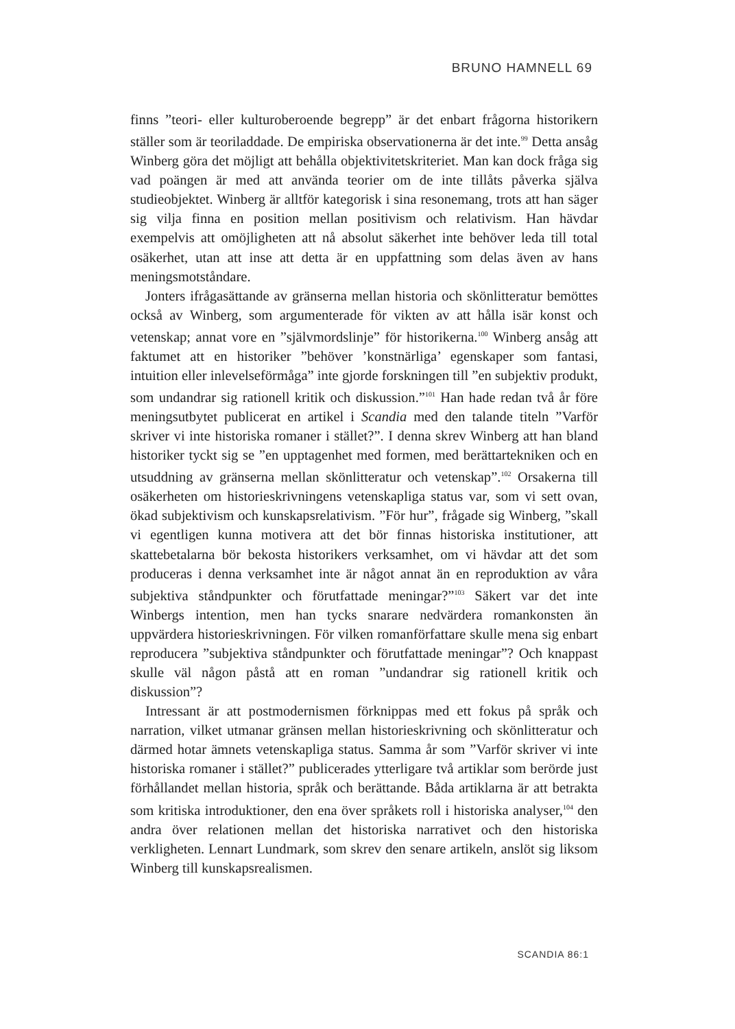BRUNO HAMNELL 69
finns ”teori- eller kulturoberoende begrepp” är det enbart frågorna historikern ställer som är teoriladdade. De empiriska observationerna är det inte.<sup>99</sup> Detta ansåg Winberg göra det möjligt att behålla objektivitetskriteriet. Man kan dock fråga sig vad poängen är med att använda teorier om de inte tillåts påverka själva studieobjektet. Winberg är alltför kategorisk i sina resonemang, trots att han säger sig vilja finna en position mellan positivism och relativism. Han hävdar exempelvis att omöjligheten att nå absolut säkerhet inte behöver leda till total osäkerhet, utan att inse att detta är en uppfattning som delas även av hans meningsmotståndare.
Jonters ifrågasättande av gränserna mellan historia och skönlitteratur bemöttes också av Winberg, som argumenterade för vikten av att hålla isär konst och vetenskap; annat vore en ”självmordslinje” för historikerna.<sup>100</sup> Winberg ansåg att faktumet att en historiker ”behöver ’konstnärliga’ egenskaper som fantasi, intuition eller inlevelseförmåga” inte gjorde forskningen till ”en subjektiv produkt, som undandrar sig rationell kritik och diskussion.”<sup>101</sup> Han hade redan två år före meningsutbytet publicerat en artikel i Scandia med den talande titeln ”Varför skriver vi inte historiska romaner i stället?”. I denna skrev Winberg att han bland historiker tyckt sig se ”en upptagenhet med formen, med berättartekniken och en utsuddning av gränserna mellan skönlitteratur och vetenskap”.<sup>102</sup> Orsakerna till osäkerheten om historieskrivningens vetenskapliga status var, som vi sett ovan, ökad subjektivism och kunskapsrelativism. ”För hur”, frågade sig Winberg, ”skall vi egentligen kunna motivera att det bör finnas historiska institutioner, att skattebetalarna bör bekosta historikers verksamhet, om vi hävdar att det som produceras i denna verksamhet inte är något annat än en reproduktion av våra subjektiva ståndpunkter och förutfattade meningar?”<sup>103</sup> Säkert var det inte Winbergs intention, men han tycks snarare nedvärdera romankonsten än uppvärdera historieskrivningen. För vilken romanförfattare skulle mena sig enbart reproducera ”subjektiva ståndpunkter och förutfattade meningar”? Och knappast skulle väl någon påstå att en roman ”undandrar sig rationell kritik och diskussion”?
Intressant är att postmodernismen förknippas med ett fokus på språk och narration, vilket utmanar gränsen mellan historieskrivning och skönlitteratur och därmed hotar ämnets vetenskapliga status. Samma år som ”Varför skriver vi inte historiska romaner i stället?” publicerades ytterligare två artiklar som berörde just förhållandet mellan historia, språk och berättande. Båda artiklarna är att betrakta som kritiska introduktioner, den ena över språkets roll i historiska analyser,<sup>104</sup> den andra över relationen mellan det historiska narrativet och den historiska verkligheten. Lennart Lundmark, som skrev den senare artikeln, anslöt sig liksom Winberg till kunskapsrealismen.
SCANDIA 86:1